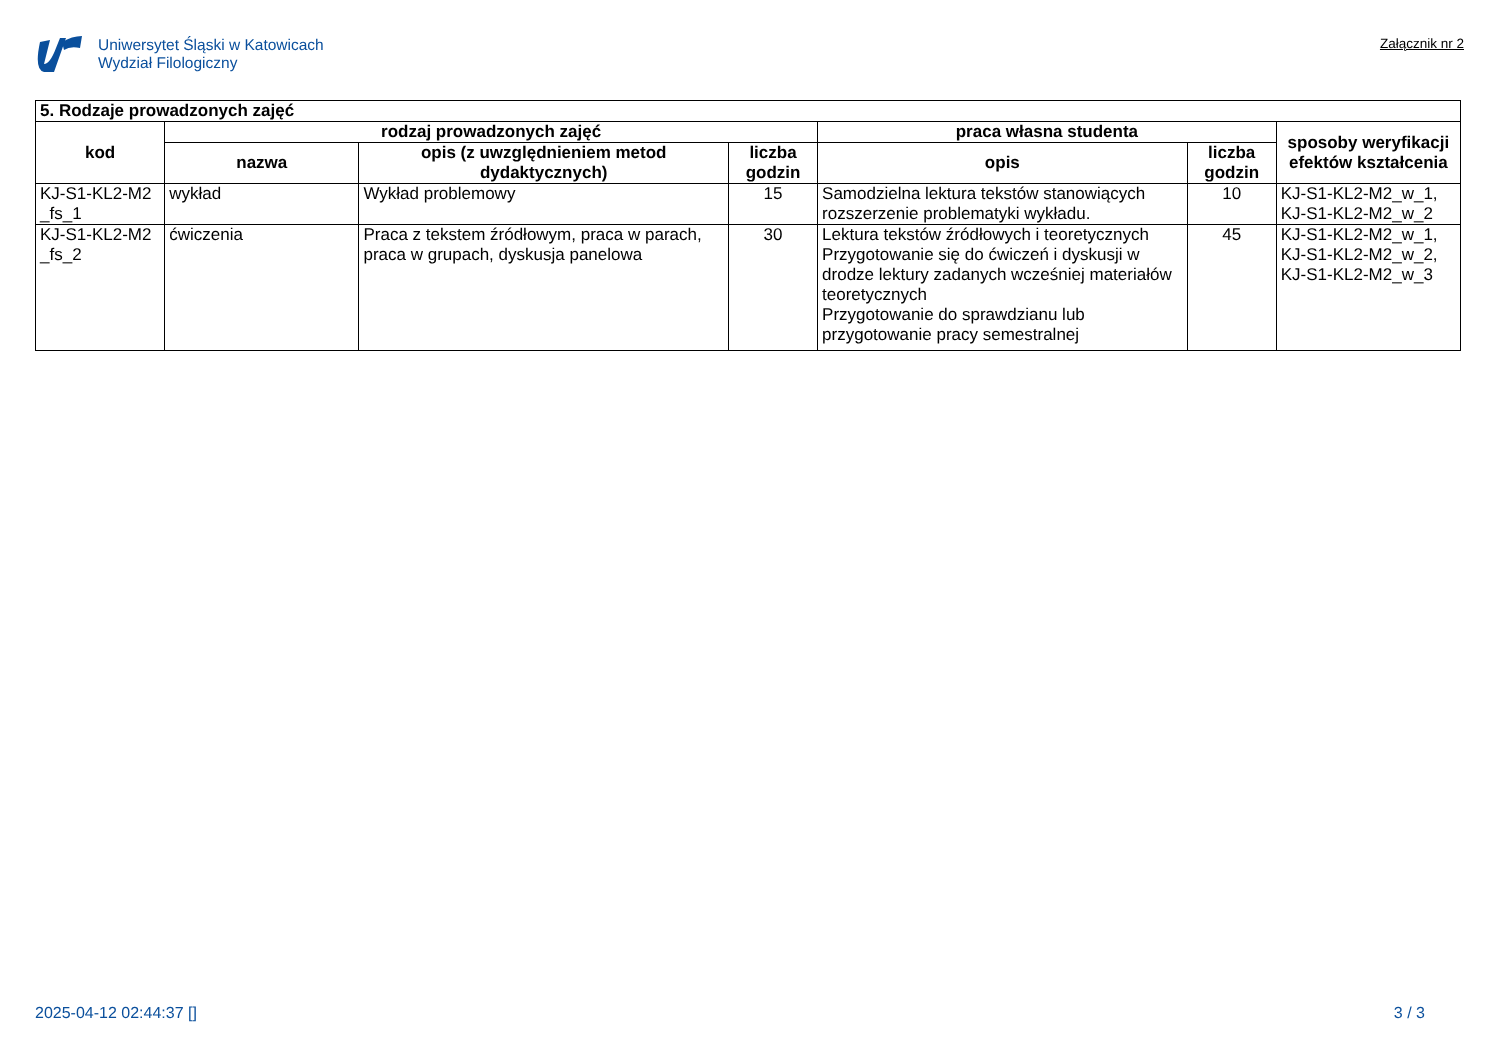Uniwersytet Śląski w Katowicach
Wydział Filologiczny
Załącznik nr 2
| 5. Rodzaje prowadzonych zajęć | | | | | | |
| kod | rodzaj prowadzonych zajęć | | | praca własna studenta | | sposoby weryfikacji efektów kształcenia |
| | nazwa | opis (z uwzględnieniem metod dydaktycznych) | liczba godzin | opis | liczba godzin | |
| KJ-S1-KL2-M2 _fs_1 | wykład | Wykład problemowy | 15 | Samodzielna lektura tekstów stanowiących rozszerzenie problematyki wykładu. | 10 | KJ-S1-KL2-M2_w_1, KJ-S1-KL2-M2_w_2 |
| KJ-S1-KL2-M2 _fs_2 | ćwiczenia | Praca z tekstem źródłowym, praca w parach, praca w grupach, dyskusja panelowa | 30 | Lektura tekstów źródłowych i teoretycznych Przygotowanie się do ćwiczeń i dyskusji w drodze lektury zadanych wcześniej materiałów teoretycznych Przygotowanie do sprawdzianu lub przygotowanie pracy semestralnej | 45 | KJ-S1-KL2-M2_w_1, KJ-S1-KL2-M2_w_2, KJ-S1-KL2-M2_w_3 |
2025-04-12 02:44:37 [] 3 / 3